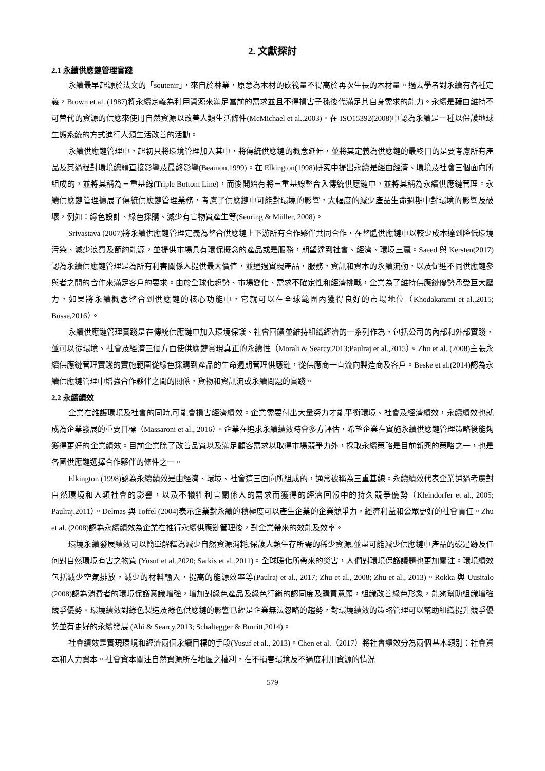2. 文獻探討
2.1 永續供應鏈管理實踐
永續最早起源於法文的「soutenir」，來自於林業，原意為木材的砍筏量不得高於再次生長的木材量。過去學者對永續有各種定義，Brown et al. (1987)將永續定義為利用資源來滿足當前的需求並且不得損害子孫後代滿足其自身需求的能力。永續是藉由維持不可替代的資源的供應來使用自然資源以改善人類生活條件(McMichael et al.,2003)。在 ISO15392(2008)中認為永續是一種以保護地球生態系統的方式進行人類生活改善的活動。
永續供應鏈管理中，起初只將環境管理加入其中，將傳統供應鏈的概念延伸，並將其定義為供應鏈的最終目的是要考慮所有產品及其過程對環境總體直接影響及最終影響(Beamon,1999)。在 Elkington(1998)研究中提出永續是經由經濟、環境及社會三個面向所組成的，並將其稱為三重基線(Triple Bottom Line)，而後開始有將三重基線整合入傳統供應鏈中，並將其稱為永續供應鏈管理。永續供應鏈管理擴展了傳統供應鏈管理業務，考慮了供應鏈中可能對環境的影響，大幅度的減少產品生命週期中對環境的影響及破壞，例如：綠色設計、綠色採購、減少有害物質產生等(Seuring & Müller, 2008)。
Srivastava (2007)將永續供應鏈管理定義為整合供應鏈上下游所有合作夥伴共同合作，在整體供應鏈中以較少成本達到降低環境污染、減少浪費及節約能源，並提供市場具有環保概念的產品或是服務，期望達到社會、經濟、環境三贏。Saeed 與 Kersten(2017)認為永續供應鏈管理是為所有利害關係人提供最大價值，並通過實現產品，服務，資訊和資本的永續流動，以及促進不同供應鏈參與者之間的合作來滿足客戶的要求。由於全球化趨勢、市場變化、需求不確定性和經濟挑戰，企業為了維持供應鏈優勢承受巨大壓力，如果將永續概念整合到供應鏈的核心功能中，它就可以在全球範圍內獲得良好的市場地位（Khodakarami et al.,2015; Busse,2016）。
永續供應鏈管理實踐是在傳統供應鏈中加入環境保護、社會回饋並維持組織經濟的一系列作為，包括公司的內部和外部實踐，並可以從環境、社會及經濟三個方面使供應鏈實現真正的永續性（Morali & Searcy,2013;Paulraj et al.,2015）。Zhu et al. (2008)主張永續供應鏈管理實踐的實施範圍從綠色採購到產品的生命週期管理供應鏈，從供應商一直流向製造商及客戶。Beske et al.(2014)認為永續供應鏈管理中增強合作夥伴之間的關係，貨物和資訊流或永續問題的實踐。
2.2 永續績效
企業在維護環境及社會的同時,可能會損害經濟績效。企業需要付出大量努力才能平衡環境、社會及經濟績效，永續績效也就成為企業發展的重要目標（Massaroni et al., 2016）。企業在追求永續績效時會多方評估，希望企業在實施永續供應鏈管理策略後能夠獲得更好的企業績效。目前企業除了改善品質以及滿足顧客需求以取得市場競爭力外，採取永續策略是目前新興的策略之一，也是各國供應鏈選擇合作夥伴的條件之一。
Elkington (1998)認為永續績效是由經濟、環境、社會這三面向所組成的，通常被稱為三重基線。永續績效代表企業通過考慮對自然環境和人類社會的影響，以及不犧牲利害關係人的需求而獲得的經濟回報中的持久競爭優勢（Kleindorfer et al., 2005; Paulraj,2011）。Delmas 與 Toffel (2004)表示企業對永續的積極度可以產生企業的企業競爭力，經濟利益和公眾更好的社會責任。Zhu et al. (2008)認為永續績效為企業在推行永續供應鏈管理後，對企業帶來的效能及效率。
環境永續發展績效可以簡單解釋為減少自然資源消耗,保護人類生存所需的稀少資源,並盡可能減少供應鏈中產品的碳足跡及任何對自然環境有害之物質 (Yusuf et al.,2020; Sarkis et al.,2011)。全球暖化所帶來的災害，人們對環境保護議題也更加關注。環境績效包括減少空氣排放，減少的材料輸入，提高的能源效率等(Paulraj et al., 2017; Zhu et al., 2008; Zhu et al., 2013)。Rokka 與 Uusitalo (2008)認為消費者的環境保護意識增強，增加對綠色產品及綠色行銷的認同度及購買意願，組織改善綠色形象，能夠幫助組織增強競爭優勢。環境績效對綠色製造及綠色供應鏈的影響已經是企業無法忽略的趨勢，對環境績效的策略管理可以幫助組織提升競爭優勢並有更好的永續發展 (Ahi & Searcy,2013; Schaltegger & Burritt,2014)。
社會績效是實現環境和經濟兩個永續目標的手段(Yusuf et al., 2013)。Chen et al.（2017）將社會績效分為兩個基本類別：社會資本和人力資本。社會資本關注自然資源所在地區之權利，在不損害環境及不過度利用資源的情況
579